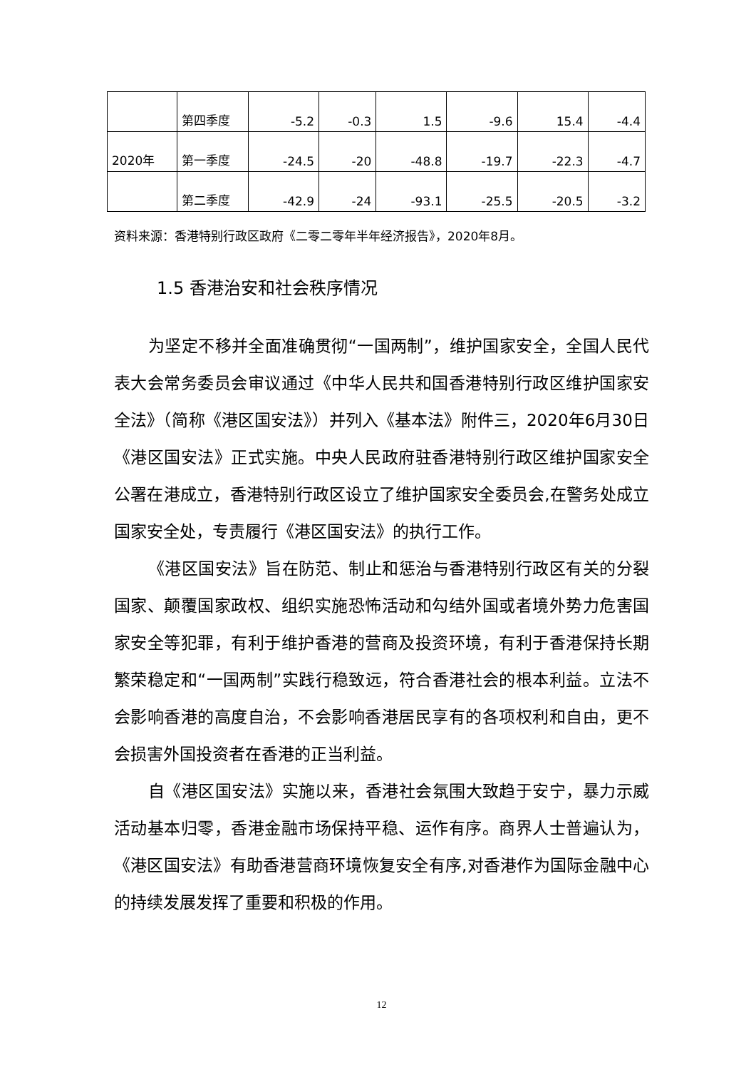| | 第四季度 | -5.2 | -0.3 | 1.5 | -9.6 | 15.4 | -4.4 |
| 2020年 | 第一季度 | -24.5 | -20 | -48.8 | -19.7 | -22.3 | -4.7 |
| | 第二季度 | -42.9 | -24 | -93.1 | -25.5 | -20.5 | -3.2 |
资料来源：香港特别行政区政府《二零二零年半年经济报告》，2020年8月。
1.5 香港治安和社会秩序情况
为坚定不移并全面准确贯彻“一国两制”，维护国家安全，全国人民代表大会常务委员会审议通过《中华人民共和国香港特别行政区维护国家安全法》（简称《港区国安法》）并列入《基本法》附件三，2020年6月30日《港区国安法》正式实施。中央人民政府驻香港特别行政区维护国家安全公署在港成立，香港特别行政区设立了维护国家安全委员会,在警务处成立国家安全处，专责履行《港区国安法》的执行工作。
《港区国安法》旨在防范、制止和惩治与香港特别行政区有关的分裂国家、颠覆国家政权、组织实施恐怖活动和勾结外国或者境外势力危害国家安全等犯罪，有利于维护香港的营商及投资环境，有利于香港保持长期繁荣稳定和“一国两制”实践行稳致远，符合香港社会的根本利益。立法不会影响香港的高度自治，不会影响香港居民享有的各项权利和自由，更不会损害外国投资者在香港的正当利益。
自《港区国安法》实施以来，香港社会氛围大致趋于安宁，暴力示威活动基本归零，香港金融市场保持平稳、运作有序。商界人士普遍认为，《港区国安法》有助香港营商环境恢复安全有序,对香港作为国际金融中心的持续发展发挥了重要和积极的作用。
12